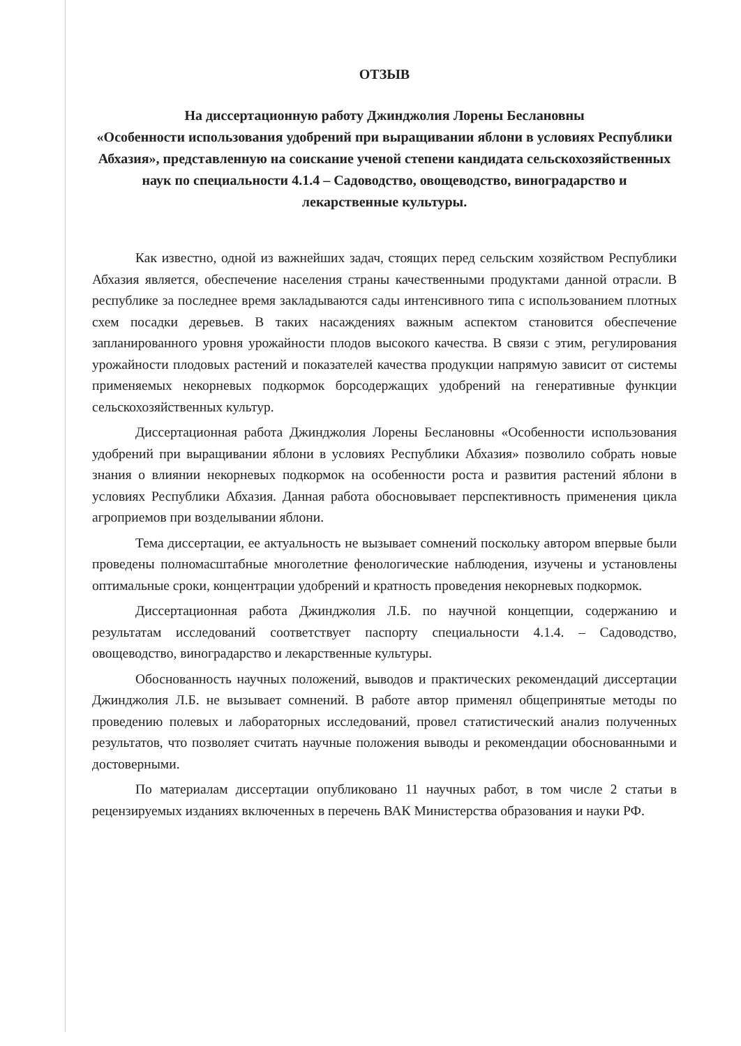ОТЗЫВ
На диссертационную работу Джинджолия Лорены Беслановны
«Особенности использования удобрений при выращивании яблони в условиях Республики Абхазия», представленную на соискание ученой степени кандидата сельскохозяйственных наук по специальности 4.1.4 – Садоводство, овощеводство, виноградарство и лекарственные культуры.
Как известно, одной из важнейших задач, стоящих перед сельским хозяйством Республики Абхазия является, обеспечение населения страны качественными продуктами данной отрасли. В республике за последнее время закладываются сады интенсивного типа с использованием плотных схем посадки деревьев. В таких насаждениях важным аспектом становится обеспечение запланированного уровня урожайности плодов высокого качества. В связи с этим, регулирования урожайности плодовых растений и показателей качества продукции напрямую зависит от системы применяемых некорневых подкормок борсодержащих удобрений на генеративные функции сельскохозяйственных культур.
Диссертационная работа Джинджолия Лорены Беслановны «Особенности использования удобрений при выращивании яблони в условиях Республики Абхазия» позволило собрать новые знания о влиянии некорневых подкормок на особенности роста и развития растений яблони в условиях Республики Абхазия. Данная работа обосновывает перспективность применения цикла агроприемов при возделывании яблони.
Тема диссертации, ее актуальность не вызывает сомнений поскольку автором впервые были проведены полномасштабные многолетние фенологические наблюдения, изучены и установлены оптимальные сроки, концентрации удобрений и кратность проведения некорневых подкормок.
Диссертационная работа Джинджолия Л.Б. по научной концепции, содержанию и результатам исследований соответствует паспорту специальности 4.1.4. – Садоводство, овощеводство, виноградарство и лекарственные культуры.
Обоснованность научных положений, выводов и практических рекомендаций диссертации Джинджолия Л.Б. не вызывает сомнений. В работе автор применял общепринятые методы по проведению полевых и лабораторных исследований, провел статистический анализ полученных результатов, что позволяет считать научные положения выводы и рекомендации обоснованными и достоверными.
По материалам диссертации опубликовано 11 научных работ, в том числе 2 статьи в рецензируемых изданиях включенных в перечень ВАК Министерства образования и науки РФ.